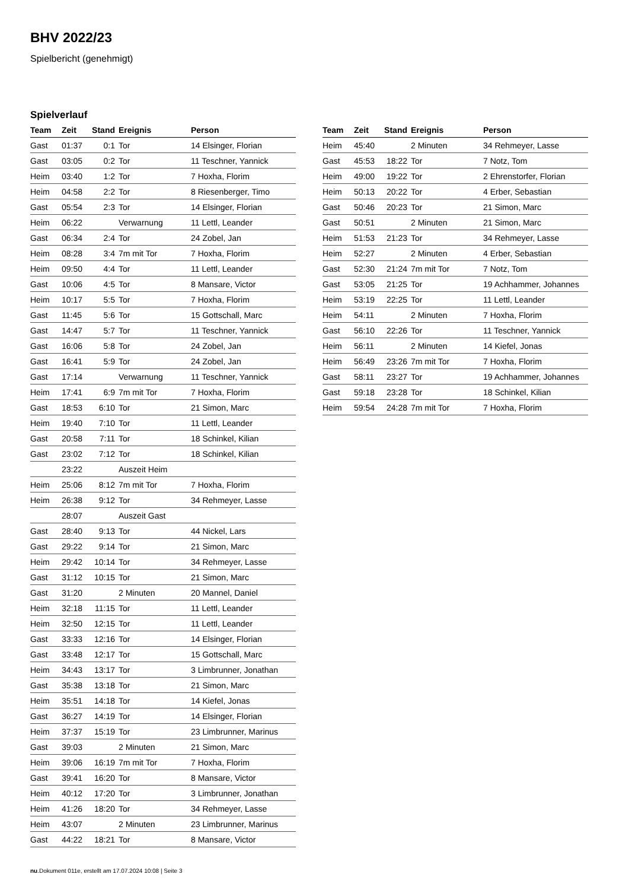BHV 2022/23
Spielbericht (genehmigt)
Spielverlauf
| Team | Zeit | Stand | Ereignis | Person |
| --- | --- | --- | --- | --- |
| Gast | 01:37 | 0:1 | Tor | 14 Elsinger, Florian |
| Gast | 03:05 | 0:2 | Tor | 11 Teschner, Yannick |
| Heim | 03:40 | 1:2 | Tor | 7 Hoxha, Florim |
| Heim | 04:58 | 2:2 | Tor | 8 Riesenberger, Timo |
| Gast | 05:54 | 2:3 | Tor | 14 Elsinger, Florian |
| Heim | 06:22 | | Verwarnung | 11 Lettl, Leander |
| Gast | 06:34 | 2:4 | Tor | 24 Zobel, Jan |
| Heim | 08:28 | 3:4 | 7m mit Tor | 7 Hoxha, Florim |
| Heim | 09:50 | 4:4 | Tor | 11 Lettl, Leander |
| Gast | 10:06 | 4:5 | Tor | 8 Mansare, Victor |
| Heim | 10:17 | 5:5 | Tor | 7 Hoxha, Florim |
| Gast | 11:45 | 5:6 | Tor | 15 Gottschall, Marc |
| Gast | 14:47 | 5:7 | Tor | 11 Teschner, Yannick |
| Gast | 16:06 | 5:8 | Tor | 24 Zobel, Jan |
| Gast | 16:41 | 5:9 | Tor | 24 Zobel, Jan |
| Gast | 17:14 | | Verwarnung | 11 Teschner, Yannick |
| Heim | 17:41 | 6:9 | 7m mit Tor | 7 Hoxha, Florim |
| Gast | 18:53 | 6:10 | Tor | 21 Simon, Marc |
| Heim | 19:40 | 7:10 | Tor | 11 Lettl, Leander |
| Gast | 20:58 | 7:11 | Tor | 18 Schinkel, Kilian |
| Gast | 23:02 | 7:12 | Tor | 18 Schinkel, Kilian |
| | 23:22 | | Auszeit Heim | |
| Heim | 25:06 | 8:12 | 7m mit Tor | 7 Hoxha, Florim |
| Heim | 26:38 | 9:12 | Tor | 34 Rehmeyer, Lasse |
| | 28:07 | | Auszeit Gast | |
| Gast | 28:40 | 9:13 | Tor | 44 Nickel, Lars |
| Gast | 29:22 | 9:14 | Tor | 21 Simon, Marc |
| Heim | 29:42 | 10:14 | Tor | 34 Rehmeyer, Lasse |
| Gast | 31:12 | 10:15 | Tor | 21 Simon, Marc |
| Gast | 31:20 | | 2 Minuten | 20 Mannel, Daniel |
| Heim | 32:18 | 11:15 | Tor | 11 Lettl, Leander |
| Heim | 32:50 | 12:15 | Tor | 11 Lettl, Leander |
| Gast | 33:33 | 12:16 | Tor | 14 Elsinger, Florian |
| Gast | 33:48 | 12:17 | Tor | 15 Gottschall, Marc |
| Heim | 34:43 | 13:17 | Tor | 3 Limbrunner, Jonathan |
| Gast | 35:38 | 13:18 | Tor | 21 Simon, Marc |
| Heim | 35:51 | 14:18 | Tor | 14 Kiefel, Jonas |
| Gast | 36:27 | 14:19 | Tor | 14 Elsinger, Florian |
| Heim | 37:37 | 15:19 | Tor | 23 Limbrunner, Marinus |
| Gast | 39:03 | | 2 Minuten | 21 Simon, Marc |
| Heim | 39:06 | 16:19 | 7m mit Tor | 7 Hoxha, Florim |
| Gast | 39:41 | 16:20 | Tor | 8 Mansare, Victor |
| Heim | 40:12 | 17:20 | Tor | 3 Limbrunner, Jonathan |
| Heim | 41:26 | 18:20 | Tor | 34 Rehmeyer, Lasse |
| Heim | 43:07 | | 2 Minuten | 23 Limbrunner, Marinus |
| Gast | 44:22 | 18:21 | Tor | 8 Mansare, Victor |
| Team | Zeit | Stand | Ereignis | Person |
| --- | --- | --- | --- | --- |
| Heim | 45:40 | | 2 Minuten | 34 Rehmeyer, Lasse |
| Gast | 45:53 | 18:22 | Tor | 7 Notz, Tom |
| Heim | 49:00 | 19:22 | Tor | 2 Ehrenstorfer, Florian |
| Heim | 50:13 | 20:22 | Tor | 4 Erber, Sebastian |
| Gast | 50:46 | 20:23 | Tor | 21 Simon, Marc |
| Gast | 50:51 | | 2 Minuten | 21 Simon, Marc |
| Heim | 51:53 | 21:23 | Tor | 34 Rehmeyer, Lasse |
| Heim | 52:27 | | 2 Minuten | 4 Erber, Sebastian |
| Gast | 52:30 | 21:24 | 7m mit Tor | 7 Notz, Tom |
| Gast | 53:05 | 21:25 | Tor | 19 Achhammer, Johannes |
| Heim | 53:19 | 22:25 | Tor | 11 Lettl, Leander |
| Heim | 54:11 | | 2 Minuten | 7 Hoxha, Florim |
| Gast | 56:10 | 22:26 | Tor | 11 Teschner, Yannick |
| Heim | 56:11 | | 2 Minuten | 14 Kiefel, Jonas |
| Heim | 56:49 | 23:26 | 7m mit Tor | 7 Hoxha, Florim |
| Gast | 58:11 | 23:27 | Tor | 19 Achhammer, Johannes |
| Gast | 59:18 | 23:28 | Tor | 18 Schinkel, Kilian |
| Heim | 59:54 | 24:28 | 7m mit Tor | 7 Hoxha, Florim |
nu.Dokument 011e, erstellt am 17.07.2024 10:08 | Seite 3